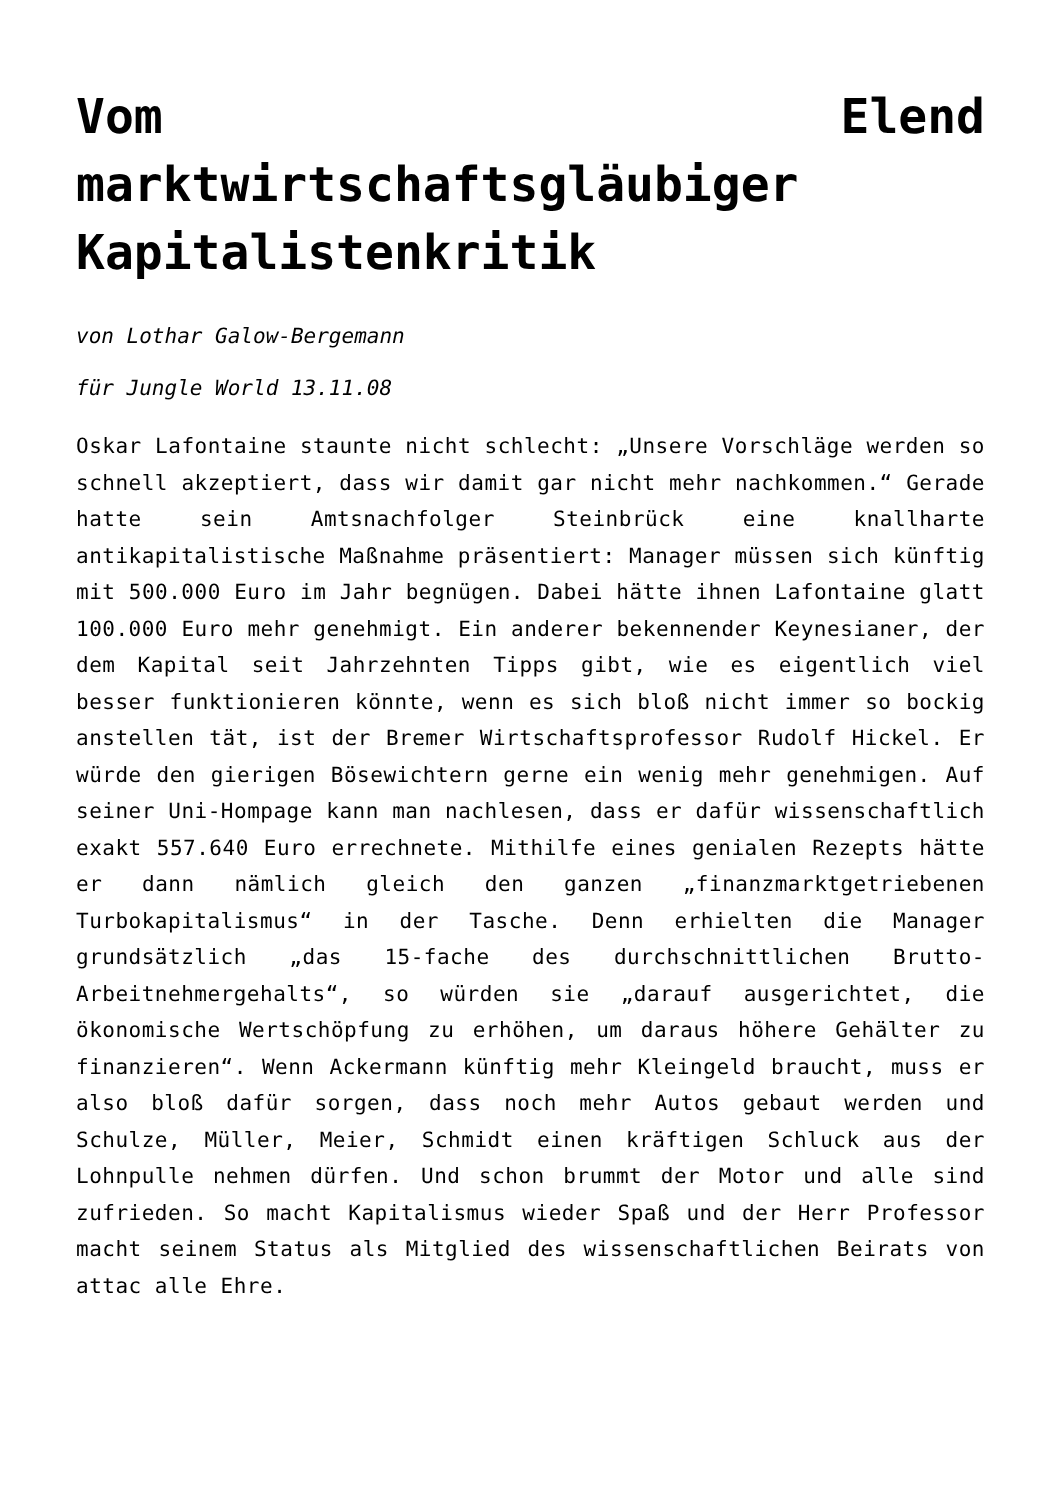Vom Elend marktwirtschaftsgläubiger Kapitalistenkritik
von Lothar Galow-Bergemann
für Jungle World 13.11.08
Oskar Lafontaine staunte nicht schlecht: „Unsere Vorschläge werden so schnell akzeptiert, dass wir damit gar nicht mehr nachkommen.“ Gerade hatte sein Amtsnachfolger Steinbrück eine knallharte antikapitalistische Maßnahme präsentiert: Manager müssen sich künftig mit 500.000 Euro im Jahr begnügen. Dabei hätte ihnen Lafontaine glatt 100.000 Euro mehr genehmigt. Ein anderer bekennender Keynesianer, der dem Kapital seit Jahrzehnten Tipps gibt, wie es eigentlich viel besser funktionieren könnte, wenn es sich bloß nicht immer so bockig anstellen tät, ist der Bremer Wirtschaftsprofessor Rudolf Hickel. Er würde den gierigen Bösewichtern gerne ein wenig mehr genehmigen. Auf seiner Uni-Hompage kann man nachlesen, dass er dafür wissenschaftlich exakt 557.640 Euro errechnete. Mithilfe eines genialen Rezepts hätte er dann nämlich gleich den ganzen „finanzmarktgetriebenen Turbokapitalismus“ in der Tasche. Denn erhielten die Manager grundsätzlich „das 15-fache des durchschnittlichen Brutto-Arbeitnehmergehalts“, so würden sie „darauf ausgerichtet, die ökonomische Wertschöpfung zu erhöhen, um daraus höhere Gehälter zu finanzieren“. Wenn Ackermann künftig mehr Kleingeld braucht, muss er also bloß dafür sorgen, dass noch mehr Autos gebaut werden und Schulze, Müller, Meier, Schmidt einen kräftigen Schluck aus der Lohnpulle nehmen dürfen. Und schon brummt der Motor und alle sind zufrieden. So macht Kapitalismus wieder Spaß und der Herr Professor macht seinem Status als Mitglied des wissenschaftlichen Beirats von attac alle Ehre.